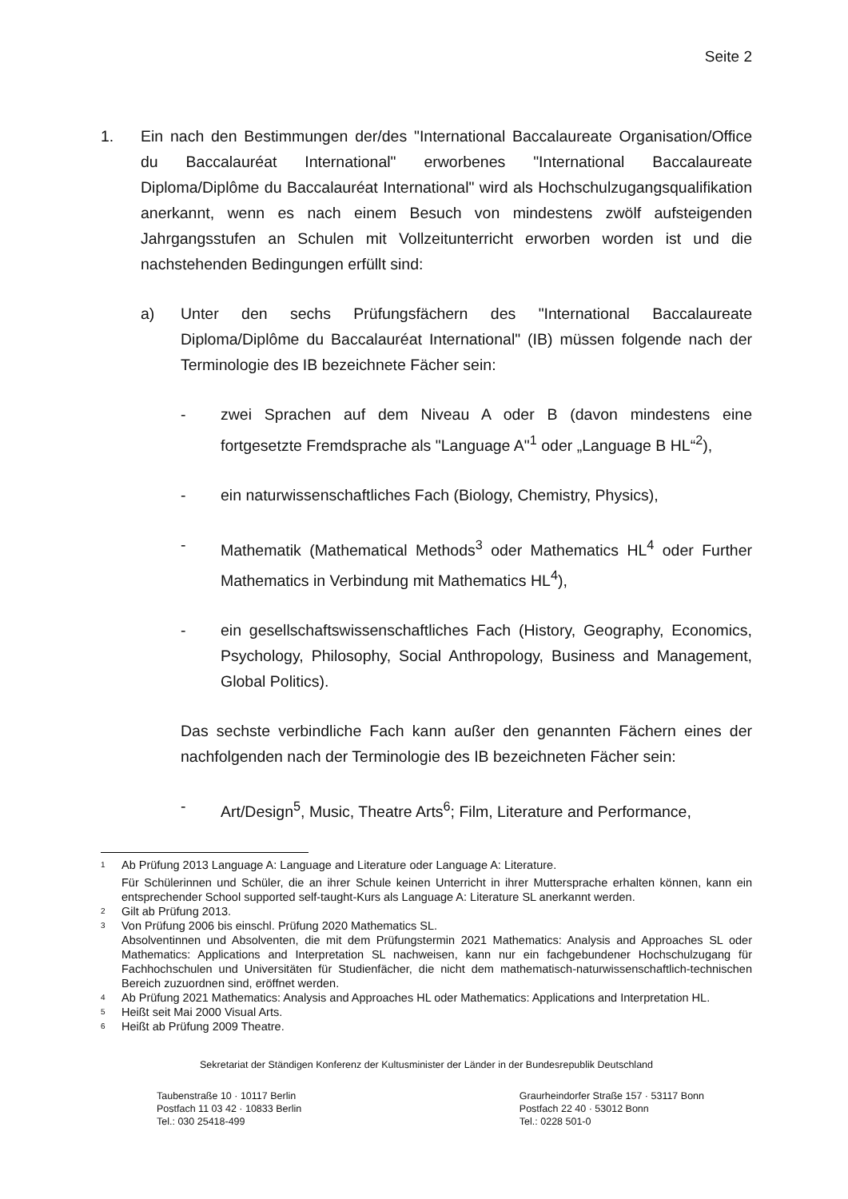Seite 2
1. Ein nach den Bestimmungen der/des "International Baccalaureate Organisation/Office du Baccalauréat International" erworbenes "International Baccalaureate Diploma/Diplôme du Baccalauréat International" wird als Hochschulzugangsqualifikation anerkannt, wenn es nach einem Besuch von mindestens zwölf aufsteigenden Jahrgangsstufen an Schulen mit Vollzeitunterricht erworben worden ist und die nachstehenden Bedingungen erfüllt sind:
a) Unter den sechs Prüfungsfächern des "International Baccalaureate Diploma/Diplôme du Baccalauréat International" (IB) müssen folgende nach der Terminologie des IB bezeichnete Fächer sein:
- zwei Sprachen auf dem Niveau A oder B (davon mindestens eine fortgesetzte Fremdsprache als "Language A"<sup>1</sup> oder „Language B HL“<sup>2</sup>),
- ein naturwissenschaftliches Fach (Biology, Chemistry, Physics),
- Mathematik (Mathematical Methods<sup>3</sup> oder Mathematics HL<sup>4</sup> oder Further Mathematics in Verbindung mit Mathematics HL<sup>4</sup>),
- ein gesellschaftswissenschaftliches Fach (History, Geography, Economics, Psychology, Philosophy, Social Anthropology, Business and Management, Global Politics).
Das sechste verbindliche Fach kann außer den genannten Fächern eines der nachfolgenden nach der Terminologie des IB bezeichneten Fächer sein:
- Art/Design<sup>5</sup>, Music, Theatre Arts<sup>6</sup>; Film, Literature and Performance,
1
Ab Prüfung 2013 Language A: Language and Literature oder Language A: Literature.
Für Schülerinnen und Schüler, die an ihrer Schule keinen Unterricht in ihrer Muttersprache erhalten können, kann ein entsprechender School supported self-taught-Kurs als Language A: Literature SL anerkannt werden.
2
Gilt ab Prüfung 2013.
3
Von Prüfung 2006 bis einschl. Prüfung 2020 Mathematics SL.
Absolventinnen und Absolventen, die mit dem Prüfungstermin 2021 Mathematics: Analysis and Approaches SL oder Mathematics: Applications and Interpretation SL nachweisen, kann nur ein fachgebundener Hochschulzugang für Fachhochschulen und Universitäten für Studienfächer, die nicht dem mathematisch-naturwissenschaftlich-technischen Bereich zuzuordnen sind, eröffnet werden.
4
Ab Prüfung 2021 Mathematics: Analysis and Approaches HL oder Mathematics: Applications and Interpretation HL.
5
Heißt seit Mai 2000 Visual Arts.
6
Heißt ab Prüfung 2009 Theatre.
Sekretariat der Ständigen Konferenz der Kultusminister der Länder in der Bundesrepublik Deutschland
Taubenstraße 10 · 10117 Berlin
Postfach 11 03 42 · 10833 Berlin
Tel.: 030 25418-499
Graurheindorfer Straße 157 · 53117 Bonn
Postfach 22 40 · 53012 Bonn
Tel.: 0228 501-0